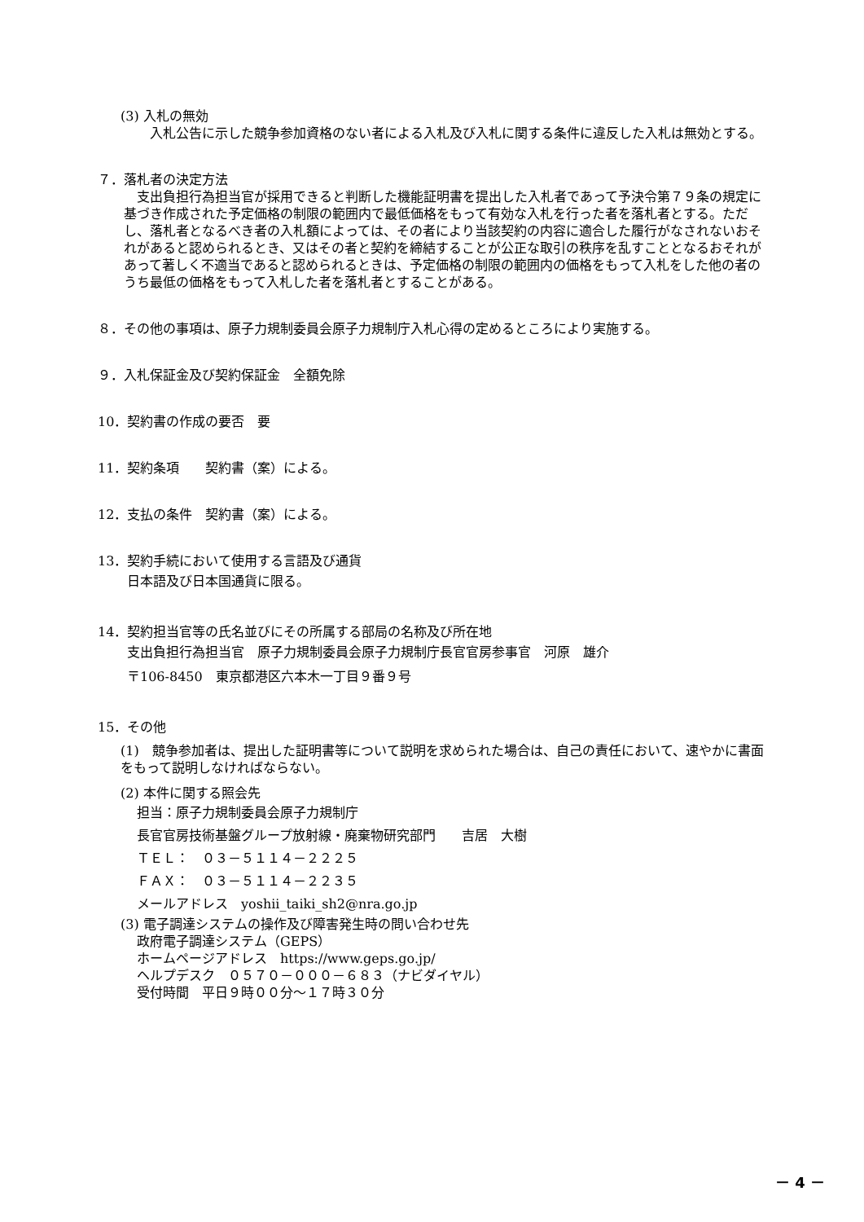(3) 入札の無効
入札公告に示した競争参加資格のない者による入札及び入札に関する条件に違反した入札は無効とする。
７．落札者の決定方法
支出負担行為担当官が採用できると判断した機能証明書を提出した入札者であって予決令第７９条の規定に基づき作成された予定価格の制限の範囲内で最低価格をもって有効な入札を行った者を落札者とする。ただし、落札者となるべき者の入札額によっては、その者により当該契約の内容に適合した履行がなされないおそれがあると認められるとき、又はその者と契約を締結することが公正な取引の秩序を乱すこととなるおそれがあって著しく不適当であると認められるときは、予定価格の制限の範囲内の価格をもって入札をした他の者のうち最低の価格をもって入札した者を落札者とすることがある。
８．その他の事項は、原子力規制委員会原子力規制庁入札心得の定めるところにより実施する。
９．入札保証金及び契約保証金　全額免除
10．契約書の作成の要否　要
11．契約条項　　契約書（案）による。
12．支払の条件　契約書（案）による。
13．契約手続において使用する言語及び通貨
日本語及び日本国通貨に限る。
14．契約担当官等の氏名並びにその所属する部局の名称及び所在地
支出負担行為担当官　原子力規制委員会原子力規制庁長官官房参事官　河原　雄介
〒106-8450　東京都港区六本木一丁目９番９号
15．その他
(1)　競争参加者は、提出した証明書等について説明を求められた場合は、自己の責任において、速やかに書面をもって説明しなければならない。
(2) 本件に関する照会先
担当：原子力規制委員会原子力規制庁
長官官房技術基盤グループ放射線・廃棄物研究部門　　吉居　大樹
ＴＥＬ：　０３－５１１４－２２２５
ＦＡＸ：　０３－５１１４－２２３５
メールアドレス　yoshii_taiki_sh2@nra.go.jp
(3) 電子調達システムの操作及び障害発生時の問い合わせ先
政府電子調達システム（GEPS）
ホームページアドレス　https://www.geps.go.jp/
ヘルプデスク　０５７０－０００－６８３（ナビダイヤル）
受付時間　平日９時００分～１７時３０分
－ 4 －